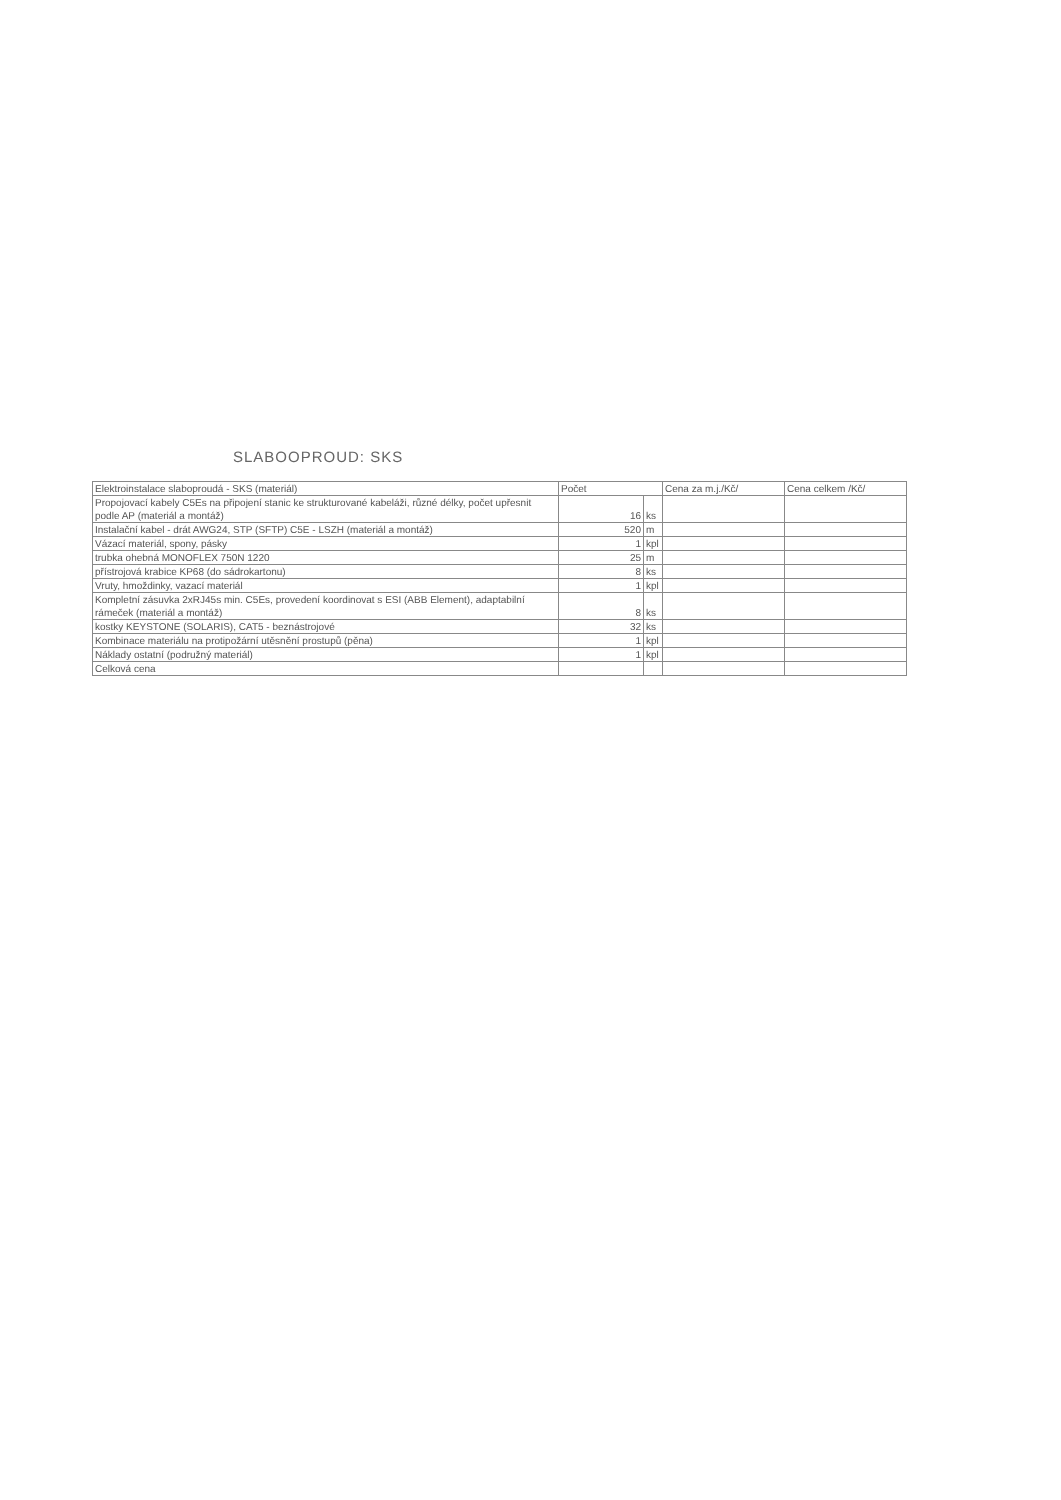SLABOOPROUD: SKS
| Elektroinstalace slaboproudá - SKS (materiál) | Počet | | Cena za m.j./Kč/ | Cena celkem /Kč/ |
| --- | --- | --- | --- | --- |
| Propojovací kabely C5Es na připojení stanic ke strukturované kabeláži, různé délky, počet upřesnit podle AP (materiál a montáž) | 16 | ks | | |
| Instalační kabel - drát AWG24, STP (SFTP) C5E - LSZH (materiál a montáž) | 520 | m | | |
| Vázací materiál, spony, pásky | 1 | kpl | | |
| trubka ohebná MONOFLEX 750N 1220 | 25 | m | | |
| přístrojová krabice KP68 (do sádrokartonu) | 8 | ks | | |
| Vruty, hmoždinky, vazací materiál | 1 | kpl | | |
| Kompletní zásuvka 2xRJ45s min. C5Es, provedení koordinovat s ESI (ABB Element), adaptabilní rámeček (materiál a montáž) | 8 | ks | | |
| kostky KEYSTONE (SOLARIS), CAT5 - beznástrojové | 32 | ks | | |
| Kombinace materiálu na protipožární utěsnění prostupů (pěna) | 1 | kpl | | |
| Náklady ostatní (podružný materiál) | 1 | kpl | | |
| Celková cena | | | | |